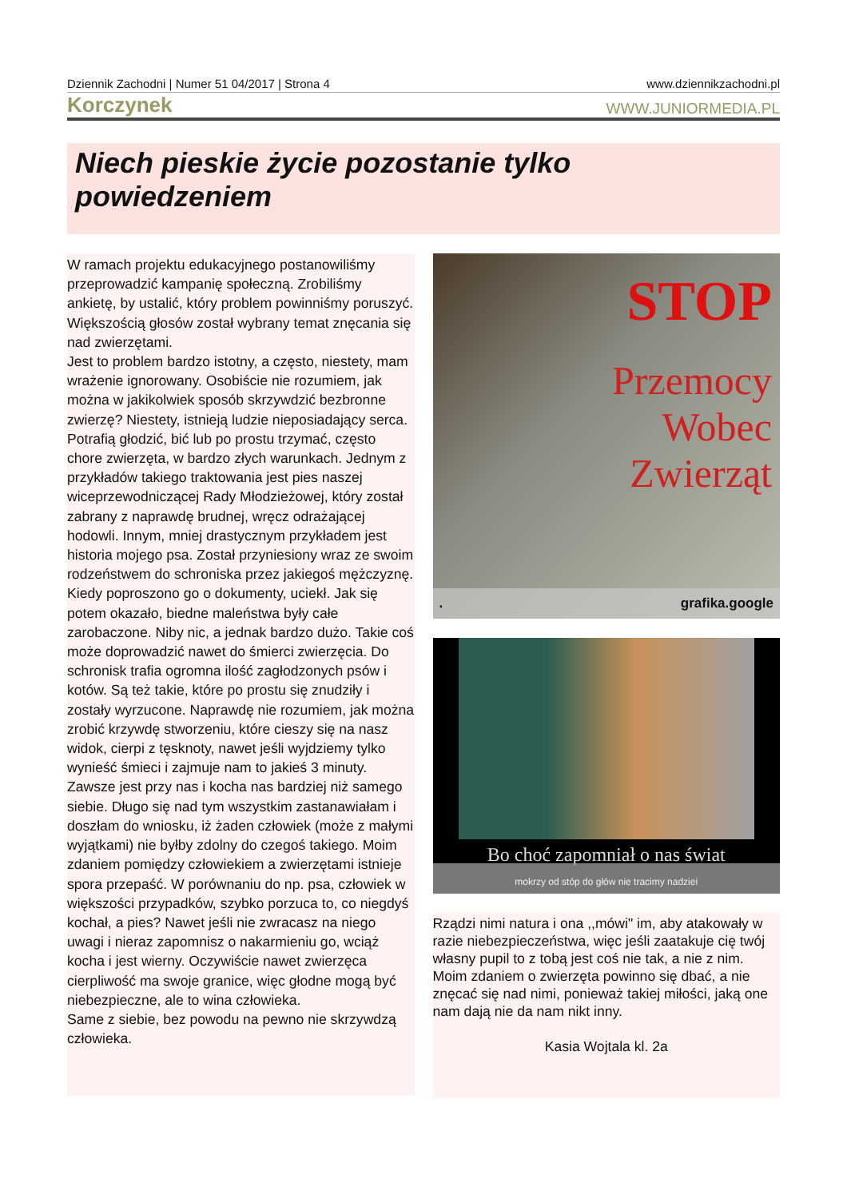Dziennik Zachodni | Numer 51 04/2017 | Strona 4 www.dziennikzachodni.pl
Korczynek WWW.JUNIORMEDIA.PL
Niech pieskie życie pozostanie tylko powiedzeniem
W ramach projektu edukacyjnego postanowiliśmy przeprowadzić kampanię społeczną. Zrobiliśmy ankietę, by ustalić, który problem powinniśmy poruszyć. Większością głosów został wybrany temat znęcania się nad zwierzętami.
Jest to problem bardzo istotny, a często, niestety, mam wrażenie ignorowany. Osobiście nie rozumiem, jak można w jakikolwiek sposób skrzywdzić bezbronne zwierzę? Niestety, istnieją ludzie nieposiadający serca. Potrafią głodzić, bić lub po prostu trzymać, często chore zwierzęta, w bardzo złych warunkach. Jednym z przykładów takiego traktowania jest pies naszej wiceprzewodniczącej Rady Młodzieżowej, który został zabrany z naprawdę brudnej, wręcz odrażającej hodowli. Innym, mniej drastycznym przykładem jest historia mojego psa. Został przyniesiony wraz ze swoim rodzeństwem do schroniska przez jakiegoś mężczyznę. Kiedy poproszono go o dokumenty, uciekł. Jak się potem okazało, biedne maleństwa były całe zarobaczone. Niby nic, a jednak bardzo dużo. Takie coś może doprowadzić nawet do śmierci zwierzęcia. Do schronisk trafia ogromna ilość zagłodzonych psów i kotów. Są też takie, które po prostu się znudziły i zostały wyrzucone. Naprawdę nie rozumiem, jak można zrobić krzywdę stworzeniu, które cieszy się na nasz widok, cierpi z tęsknoty, nawet jeśli wyjdziemy tylko wynieść śmieci i zajmuje nam to jakieś 3 minuty. Zawsze jest przy nas i kocha nas bardziej niż samego siebie. Długo się nad tym wszystkim zastanawiałam i doszłam do wniosku, iż żaden człowiek (może z małymi wyjątkami) nie byłby zdolny do czegoś takiego. Moim zdaniem pomiędzy człowiekiem a zwierzętami istnieje spora przepaść. W porównaniu do np. psa, człowiek w większości przypadków, szybko porzuca to, co niegdyś kochał, a pies? Nawet jeśli nie zwracasz na niego uwagi i nieraz zapomnisz o nakarmieniu go, wciąż kocha i jest wierny. Oczywiście nawet zwierzęca cierpliwość ma swoje granice, więc głodne mogą być niebezpieczne, ale to wina człowieka.
Same z siebie, bez powodu na pewno nie skrzywdzą człowieka.
STOP
Przemocy
Wobec
Zwierząt
. grafika.google
Bo choć zapomniał o nas świat
mokrzy od stóp do głów nie tracimy nadziei
Rządzi nimi natura i ona ,,mówi" im, aby atakowały w razie niebezpieczeństwa, więc jeśli zaatakuje cię twój własny pupil to z tobą jest coś nie tak, a nie z nim. Moim zdaniem o zwierzęta powinno się dbać, a nie znęcać się nad nimi, ponieważ takiej miłości, jaką one nam dają nie da nam nikt inny.
Kasia Wojtala kl. 2a